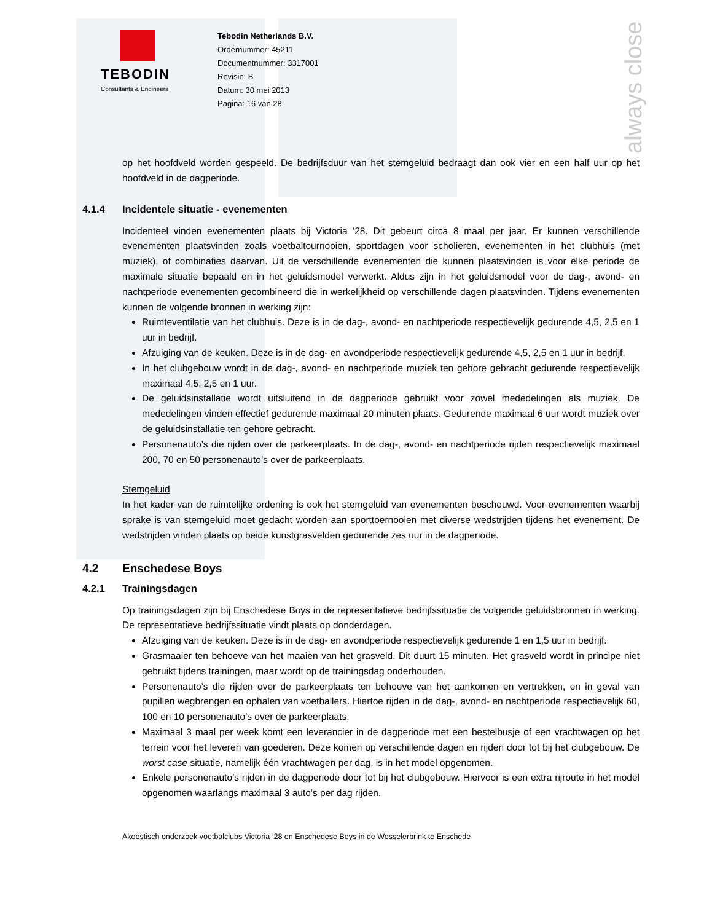always close
TEBODIN
Consultants & Engineers
Tebodin Netherlands B.V.
Ordernummer: 45211
Documentnummer: 3317001
Revisie: B
Datum: 30 mei 2013
Pagina: 16 van 28
op het hoofdveld worden gespeeld. De bedrijfsduur van het stemgeluid bedraagt dan ook vier en een half uur op het hoofdveld in de dagperiode.
4.1.4 Incidentele situatie - evenementen
Incidenteel vinden evenementen plaats bij Victoria '28. Dit gebeurt circa 8 maal per jaar. Er kunnen verschillende evenementen plaatsvinden zoals voetbaltournooien, sportdagen voor scholieren, evenementen in het clubhuis (met muziek), of combinaties daarvan. Uit de verschillende evenementen die kunnen plaatsvinden is voor elke periode de maximale situatie bepaald en in het geluidsmodel verwerkt. Aldus zijn in het geluidsmodel voor de dag-, avond- en nachtperiode evenementen gecombineerd die in werkelijkheid op verschillende dagen plaatsvinden. Tijdens evenementen kunnen de volgende bronnen in werking zijn:
Ruimteventilatie van het clubhuis. Deze is in de dag-, avond- en nachtperiode respectievelijk gedurende 4,5, 2,5 en 1 uur in bedrijf.
Afzuiging van de keuken. Deze is in de dag- en avondperiode respectievelijk gedurende 4,5, 2,5 en 1 uur in bedrijf.
In het clubgebouw wordt in de dag-, avond- en nachtperiode muziek ten gehore gebracht gedurende respectievelijk maximaal 4,5, 2,5 en 1 uur.
De geluidsinstallatie wordt uitsluitend in de dagperiode gebruikt voor zowel mededelingen als muziek. De mededelingen vinden effectief gedurende maximaal 20 minuten plaats. Gedurende maximaal 6 uur wordt muziek over de geluidsinstallatie ten gehore gebracht.
Personenauto’s die rijden over de parkeerplaats. In de dag-, avond- en nachtperiode rijden respectievelijk maximaal 200, 70 en 50 personenauto’s over de parkeerplaats.
Stemgeluid
In het kader van de ruimtelijke ordening is ook het stemgeluid van evenementen beschouwd. Voor evenementen waarbij sprake is van stemgeluid moet gedacht worden aan sporttoernooien met diverse wedstrijden tijdens het evenement. De wedstrijden vinden plaats op beide kunstgrasvelden gedurende zes uur in de dagperiode.
4.2 Enschedese Boys
4.2.1 Trainingsdagen
Op trainingsdagen zijn bij Enschedese Boys in de representatieve bedrijfssituatie de volgende geluidsbronnen in werking. De representatieve bedrijfssituatie vindt plaats op donderdagen.
Afzuiging van de keuken. Deze is in de dag- en avondperiode respectievelijk gedurende 1 en 1,5 uur in bedrijf.
Grasmaaier ten behoeve van het maaien van het grasveld. Dit duurt 15 minuten. Het grasveld wordt in principe niet gebruikt tijdens trainingen, maar wordt op de trainingsdag onderhouden.
Personenauto’s die rijden over de parkeerplaats ten behoeve van het aankomen en vertrekken, en in geval van pupillen wegbrengen en ophalen van voetballers. Hiertoe rijden in de dag-, avond- en nachtperiode respectievelijk 60, 100 en 10 personenauto’s over de parkeerplaats.
Maximaal 3 maal per week komt een leverancier in de dagperiode met een bestelbusje of een vrachtwagen op het terrein voor het leveren van goederen. Deze komen op verschillende dagen en rijden door tot bij het clubgebouw. De worst case situatie, namelijk één vrachtwagen per dag, is in het model opgenomen.
Enkele personenauto’s rijden in de dagperiode door tot bij het clubgebouw. Hiervoor is een extra rijroute in het model opgenomen waarlangs maximaal 3 auto’s per dag rijden.
Akoestisch onderzoek voetbalclubs Victoria ’28 en Enschedese Boys in de Wesselerbrink te Enschede